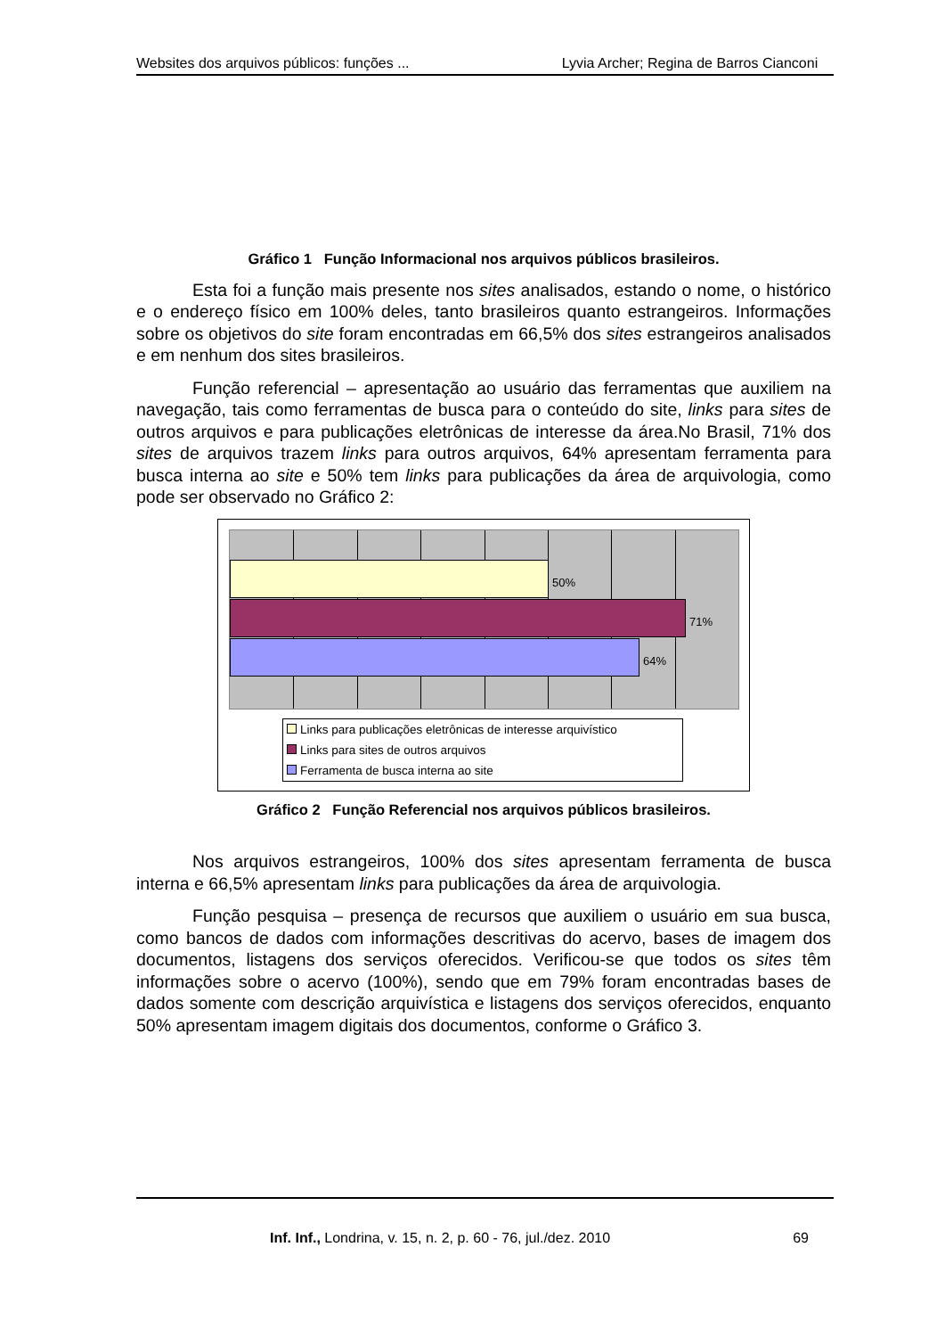Websites dos arquivos públicos: funções ... Lyvia Archer; Regina de Barros Cianconi
Gráfico 1 Função Informacional nos arquivos públicos brasileiros.
Esta foi a função mais presente nos sites analisados, estando o nome, o histórico e o endereço físico em 100% deles, tanto brasileiros quanto estrangeiros. Informações sobre os objetivos do site foram encontradas em 66,5% dos sites estrangeiros analisados e em nenhum dos sites brasileiros.
Função referencial – apresentação ao usuário das ferramentas que auxiliem na navegação, tais como ferramentas de busca para o conteúdo do site, links para sites de outros arquivos e para publicações eletrônicas de interesse da área.No Brasil, 71% dos sites de arquivos trazem links para outros arquivos, 64% apresentam ferramenta para busca interna ao site e 50% tem links para publicações da área de arquivologia, como pode ser observado no Gráfico 2:
50%
71%
64%
Links para publicações eletrônicas de interesse arquivístico
Links para sites de outros arquivos
Ferramenta de busca interna ao site
Gráfico 2 Função Referencial nos arquivos públicos brasileiros.
Nos arquivos estrangeiros, 100% dos sites apresentam ferramenta de busca interna e 66,5% apresentam links para publicações da área de arquivologia.
Função pesquisa – presença de recursos que auxiliem o usuário em sua busca, como bancos de dados com informações descritivas do acervo, bases de imagem dos documentos, listagens dos serviços oferecidos. Verificou-se que todos os sites têm informações sobre o acervo (100%), sendo que em 79% foram encontradas bases de dados somente com descrição arquivística e listagens dos serviços oferecidos, enquanto 50% apresentam imagem digitais dos documentos, conforme o Gráfico 3.
Inf. Inf., Londrina, v. 15, n. 2, p. 60 - 76, jul./dez. 2010 69